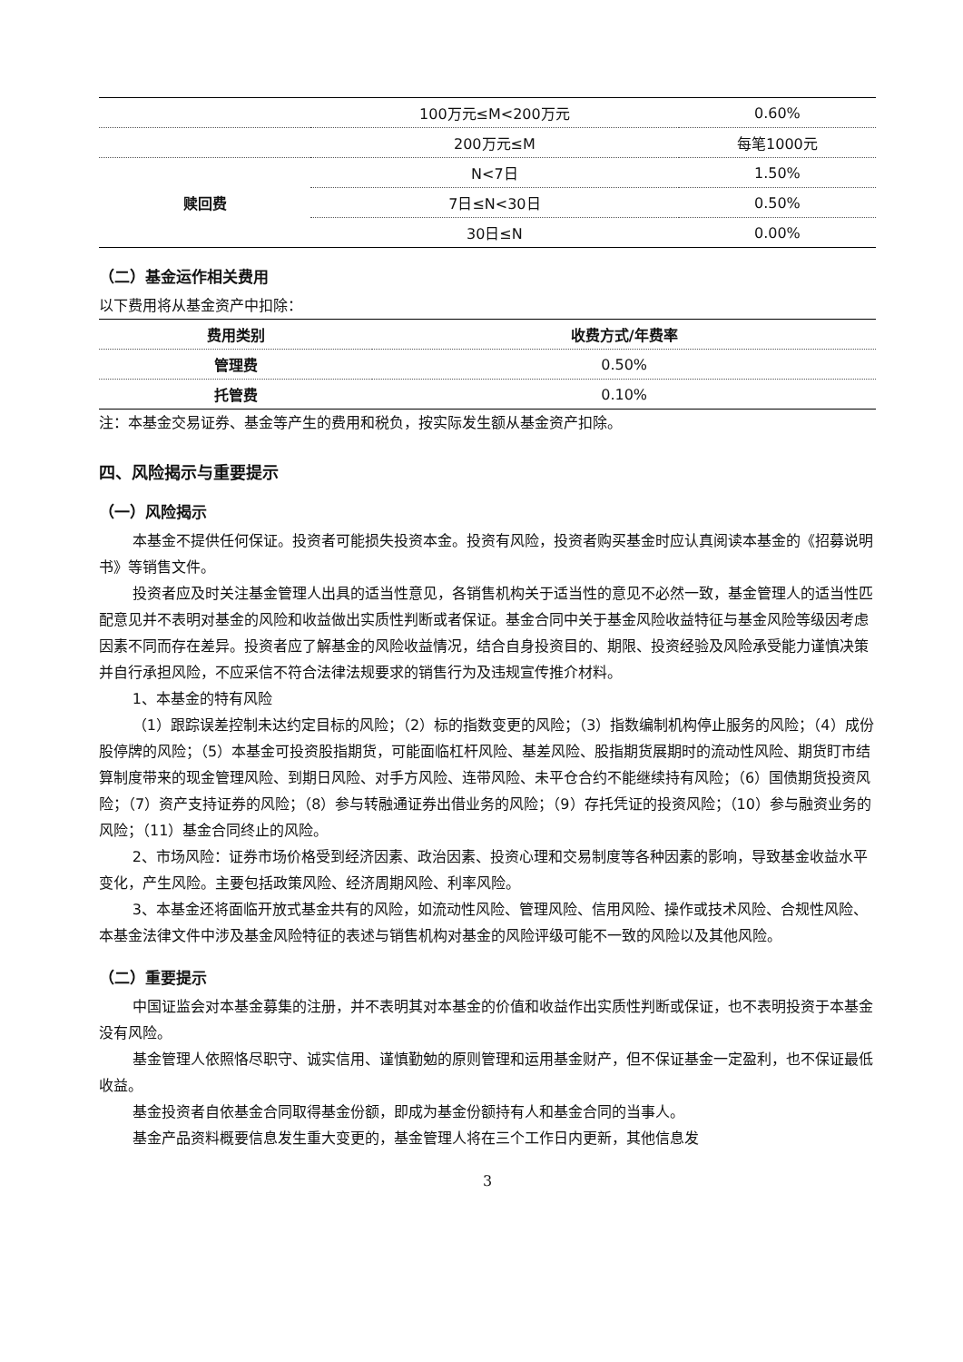| | 100万元≤M<200万元 | 0.60% |
| | 200万元≤M | 每笔1000元 |
| 赎回费 | N<7日 | 1.50% |
| | 7日≤N<30日 | 0.50% |
| | 30日≤N | 0.00% |
（二）基金运作相关费用
以下费用将从基金资产中扣除：
| 费用类别 | 收费方式/年费率 |
| --- | --- |
| 管理费 | 0.50% |
| 托管费 | 0.10% |
注：本基金交易证券、基金等产生的费用和税负，按实际发生额从基金资产扣除。
四、风险揭示与重要提示
（一）风险揭示
本基金不提供任何保证。投资者可能损失投资本金。投资有风险，投资者购买基金时应认真阅读本基金的《招募说明书》等销售文件。
投资者应及时关注基金管理人出具的适当性意见，各销售机构关于适当性的意见不必然一致，基金管理人的适当性匹配意见并不表明对基金的风险和收益做出实质性判断或者保证。基金合同中关于基金风险收益特征与基金风险等级因考虑因素不同而存在差异。投资者应了解基金的风险收益情况，结合自身投资目的、期限、投资经验及风险承受能力谨慎决策并自行承担风险，不应采信不符合法律法规要求的销售行为及违规宣传推介材料。
1、本基金的特有风险
（1）跟踪误差控制未达约定目标的风险；（2）标的指数变更的风险；（3）指数编制机构停止服务的风险；（4）成份股停牌的风险；（5）本基金可投资股指期货，可能面临杠杆风险、基差风险、股指期货展期时的流动性风险、期货盯市结算制度带来的现金管理风险、到期日风险、对手方风险、连带风险、未平仓合约不能继续持有风险；（6）国债期货投资风险；（7）资产支持证券的风险；（8）参与转融通证券出借业务的风险；（9）存托凭证的投资风险；（10）参与融资业务的风险；（11）基金合同终止的风险。
2、市场风险：证券市场价格受到经济因素、政治因素、投资心理和交易制度等各种因素的影响，导致基金收益水平变化，产生风险。主要包括政策风险、经济周期风险、利率风险。
3、本基金还将面临开放式基金共有的风险，如流动性风险、管理风险、信用风险、操作或技术风险、合规性风险、本基金法律文件中涉及基金风险特征的表述与销售机构对基金的风险评级可能不一致的风险以及其他风险。
（二）重要提示
中国证监会对本基金募集的注册，并不表明其对本基金的价值和收益作出实质性判断或保证，也不表明投资于本基金没有风险。
基金管理人依照恪尽职守、诚实信用、谨慎勤勉的原则管理和运用基金财产，但不保证基金一定盈利，也不保证最低收益。
基金投资者自依基金合同取得基金份额，即成为基金份额持有人和基金合同的当事人。
基金产品资料概要信息发生重大变更的，基金管理人将在三个工作日内更新，其他信息发
3